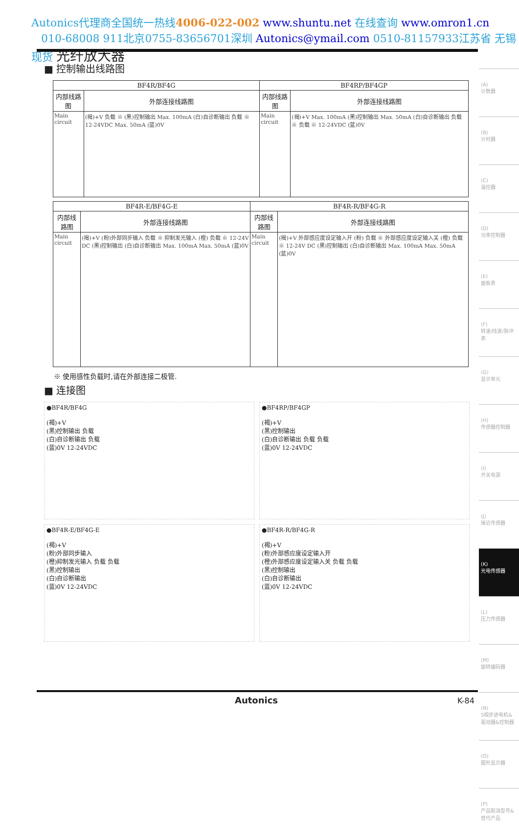Autonics代理商全国统一热线4006-022-002 www.shuntu.net 在线查询 www.omron1.cn
010-68008 911北京0755-83656701深圳 Autonics@ymail.com 0510-81157933江苏省 无锡 现货 光纤放大器
■ 控制输出线路图
| BF4R/BF4G | | BF4RP/BF4GP | |
| --- | --- | --- | --- |
| 内部线路图 | 外部连接线路图 | 内部线路图 | 外部连接线路图 |
| Main circuit | (褐)+V 负载 ※ (黑)控制输出 Max. 100mA (白)自诊断输出 负载 ※ 12-24VDC Max. 50mA (蓝)0V | Main circuit | (褐)+V Max. 100mA (黑)控制输出 Max. 50mA (白)自诊断输出 负载 ※ 负载 ※ 12-24VDC (蓝)0V |
| BF4R-E/BF4G-E | | BF4R-R/BF4G-R | |
| --- | --- | --- | --- |
| 内部线路图 | 外部连接线路图 | 内部线路图 | 外部连接线路图 |
| Main circuit | (褐)+V (粉)外部同步输入 负载 ※ 抑制发光输入 (橙) 负载 ※ 12-24V DC (黑)控制输出 (白)自诊断输出 Max. 100mA Max. 50mA (蓝)0V | Main circuit | (褐)+V 外部感应度设定输入开 (粉) 负载 ※ 外部感应度设定输入关 (橙) 负载 ※ 12-24V DC (黑)控制输出 (白)自诊断输出 Max. 100mA Max. 50mA (蓝)0V |
※ 使用感性负载时,请在外部连接二极管.
■ 连接图
●BF4R/BF4G
(褐)+V
(黑)控制输出 负载
(白)自诊断输出 负载
(蓝)0V 12-24VDC
●BF4RP/BF4GP
(褐)+V
(黑)控制输出
(白)自诊断输出 负载 负载
(蓝)0V 12-24VDC
●BF4R-E/BF4G-E
(褐)+V
(粉)外部同步输入
(橙)抑制发光输入 负载 负载
(黑)控制输出
(白)自诊断输出
(蓝)0V 12-24VDC
●BF4R-R/BF4G-R
(褐)+V
(粉)外部感应度设定输入开
(橙)外部感应度设定输入关 负载 负载
(黑)控制输出
(白)自诊断输出
(蓝)0V 12-24VDC
(A)
计数器
(B)
计时器
(C)
温控器
(D)
功率控制器
(E)
面板表
(F)
转速/线速/脉冲表
(G)
显示单元
(H)
传感器控制器
(I)
开关电源
(J)
接近传感器
(K)
光电传感器
(L)
压力传感器
(M)
旋转编码器
(N)
5相步进电机&驱动器&控制器
(O)
图形显示器
(P)
产品取消型号&替代产品
Autonics K-84